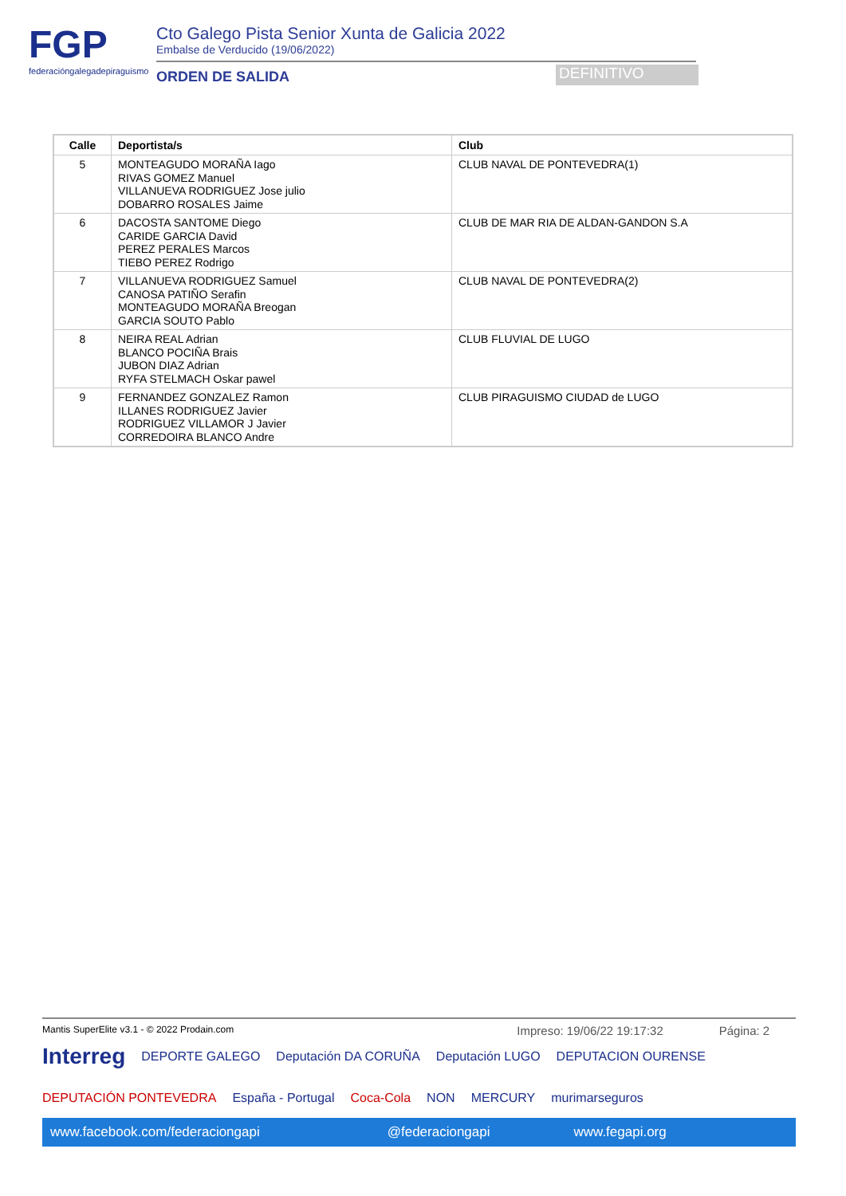FGP
federacióngalegadepiraguismo
Cto Galego Pista Senior Xunta de Galicia 2022
Embalse de Verducido (19/06/2022)
ORDEN DE SALIDA
DEFINITIVO
| Calle | Deportista/s | Club |
| --- | --- | --- |
| 5 | MONTEAGUDO MORAÑA Iago RIVAS GOMEZ Manuel VILLANUEVA RODRIGUEZ Jose julio DOBARRO ROSALES Jaime | CLUB NAVAL DE PONTEVEDRA(1) |
| 6 | DACOSTA SANTOME Diego CARIDE GARCIA David PEREZ PERALES Marcos TIEBO PEREZ Rodrigo | CLUB DE MAR RIA DE ALDAN-GANDON S.A |
| 7 | VILLANUEVA RODRIGUEZ Samuel CANOSA PATIÑO Serafin MONTEAGUDO MORAÑA Breogan GARCIA SOUTO Pablo | CLUB NAVAL DE PONTEVEDRA(2) |
| 8 | NEIRA REAL Adrian BLANCO POCIÑA Brais JUBON DIAZ Adrian RYFA STELMACH Oskar pawel | CLUB FLUVIAL DE LUGO |
| 9 | FERNANDEZ GONZALEZ Ramon ILLANES RODRIGUEZ Javier RODRIGUEZ VILLAMOR J Javier CORREDOIRA BLANCO Andre | CLUB PIRAGUISMO CIUDAD de LUGO |
Mantis SuperElite v3.1 - © 2022 Prodain.com Impreso: 19/06/22 19:17:32 Página: 2
Interreg DEPORTE GALEGO Deputación DA CORUÑA Deputación LUGO DEPUTACION OURENSE DEPUTACIÓN PONTEVEDRA España - Portugal Coca-Cola NON MERCURY murimarseguros
www.facebook.com/federaciongapi @federaciongapi www.fegapi.org